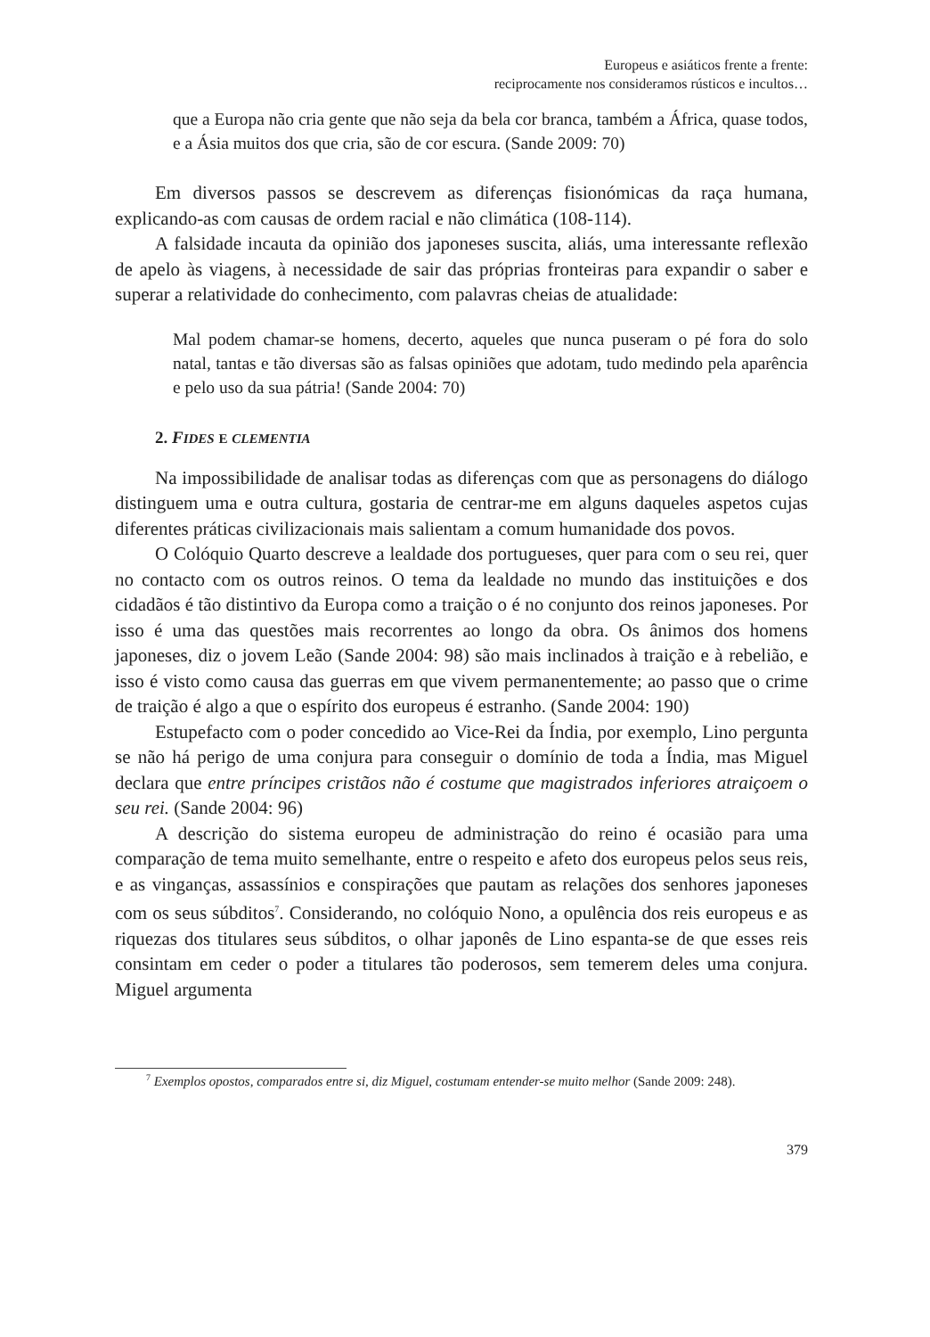Europeus e asiáticos frente a frente:
reciprocamente nos consideramos rústicos e incultos…
que a Europa não cria gente que não seja da bela cor branca, também a África, quase todos, e a Ásia muitos dos que cria, são de cor escura. (Sande 2009: 70)
Em diversos passos se descrevem as diferenças fisionómicas da raça humana, explicando-as com causas de ordem racial e não climática (108-114).
A falsidade incauta da opinião dos japoneses suscita, aliás, uma interessante reflexão de apelo às viagens, à necessidade de sair das próprias fronteiras para expandir o saber e superar a relatividade do conhecimento, com palavras cheias de atualidade:
Mal podem chamar-se homens, decerto, aqueles que nunca puseram o pé fora do solo natal, tantas e tão diversas são as falsas opiniões que adotam, tudo medindo pela aparência e pelo uso da sua pátria! (Sande 2004: 70)
2. FIDES E CLEMENTIA
Na impossibilidade de analisar todas as diferenças com que as personagens do diálogo distinguem uma e outra cultura, gostaria de centrar-me em alguns daqueles aspetos cujas diferentes práticas civilizacionais mais salientam a comum humanidade dos povos.
O Colóquio Quarto descreve a lealdade dos portugueses, quer para com o seu rei, quer no contacto com os outros reinos. O tema da lealdade no mundo das instituições e dos cidadãos é tão distintivo da Europa como a traição o é no conjunto dos reinos japoneses. Por isso é uma das questões mais recorrentes ao longo da obra. Os ânimos dos homens japoneses, diz o jovem Leão (Sande 2004: 98) são mais inclinados à traição e à rebelião, e isso é visto como causa das guerras em que vivem permanentemente; ao passo que o crime de traição é algo a que o espírito dos europeus é estranho. (Sande 2004: 190)
Estupefacto com o poder concedido ao Vice-Rei da Índia, por exemplo, Lino pergunta se não há perigo de uma conjura para conseguir o domínio de toda a Índia, mas Miguel declara que entre príncipes cristãos não é costume que magistrados inferiores atraiçoem o seu rei. (Sande 2004: 96)
A descrição do sistema europeu de administração do reino é ocasião para uma comparação de tema muito semelhante, entre o respeito e afeto dos europeus pelos seus reis, e as vinganças, assassínios e conspirações que pautam as relações dos senhores japoneses com os seus súbditos<sup>7</sup>. Considerando, no colóquio Nono, a opulência dos reis europeus e as riquezas dos titulares seus súbditos, o olhar japonês de Lino espanta-se de que esses reis consintam em ceder o poder a titulares tão poderosos, sem temerem deles uma conjura. Miguel argumenta
<sup>7</sup> Exemplos opostos, comparados entre si, diz Miguel, costumam entender-se muito melhor (Sande 2009: 248).
379